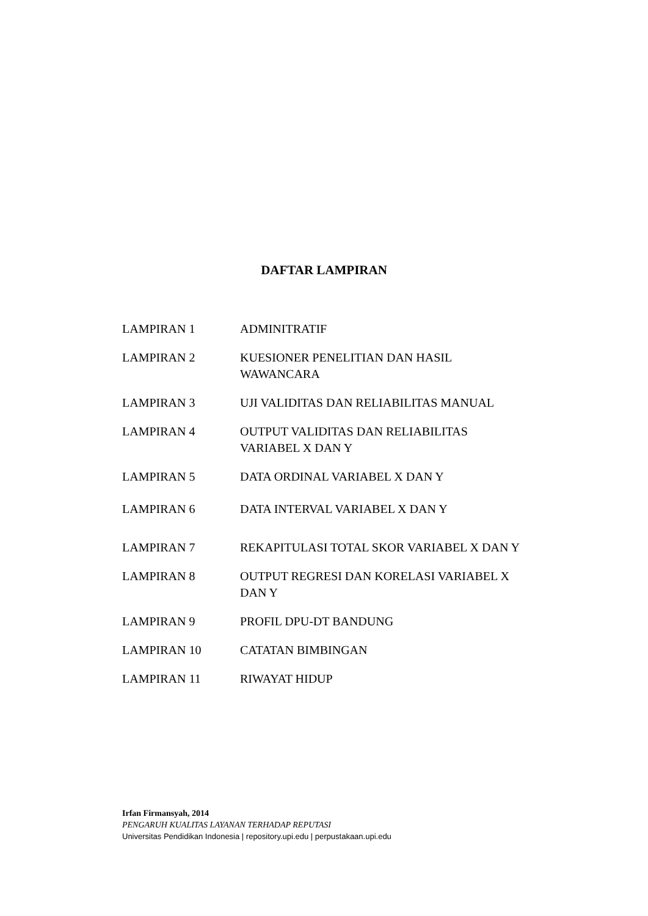DAFTAR LAMPIRAN
| LAMPIRAN 1 | ADMINITRATIF |
| LAMPIRAN 2 | KUESIONER PENELITIAN DAN HASIL WAWANCARA |
| LAMPIRAN 3 | UJI VALIDITAS DAN RELIABILITAS MANUAL |
| LAMPIRAN 4 | OUTPUT VALIDITAS DAN RELIABILITAS VARIABEL X DAN Y |
| LAMPIRAN 5 | DATA ORDINAL VARIABEL X DAN Y |
| LAMPIRAN 6 | DATA INTERVAL VARIABEL X DAN Y |
| LAMPIRAN 7 | REKAPITULASI TOTAL SKOR VARIABEL X DAN Y |
| LAMPIRAN 8 | OUTPUT REGRESI DAN KORELASI VARIABEL X DAN Y |
| LAMPIRAN 9 | PROFIL DPU-DT BANDUNG |
| LAMPIRAN 10 | CATATAN BIMBINGAN |
| LAMPIRAN 11 | RIWAYAT HIDUP |
Irfan Firmansyah, 2014
PENGARUH KUALITAS LAYANAN TERHADAP REPUTASI
Universitas Pendidikan Indonesia | repository.upi.edu | perpustakaan.upi.edu